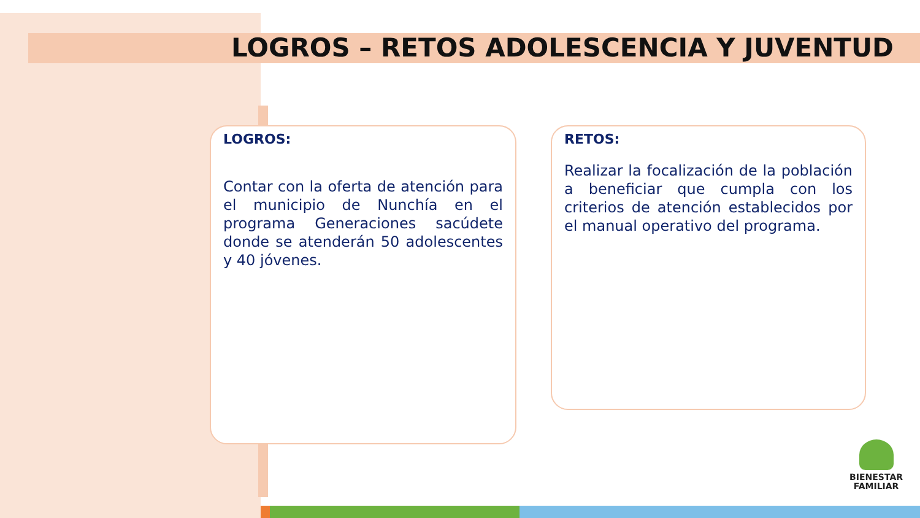LOGROS – RETOS ADOLESCENCIA Y JUVENTUD
LOGROS:
Contar con la oferta de atención para el municipio de Nunchía en el programa Generaciones sacúdete donde se atenderán 50 adolescentes y 40 jóvenes.
RETOS:
Realizar la focalización de la población a beneficiar que cumpla con los criterios de atención establecidos por el manual operativo del programa.
BIENESTAR
FAMILIAR